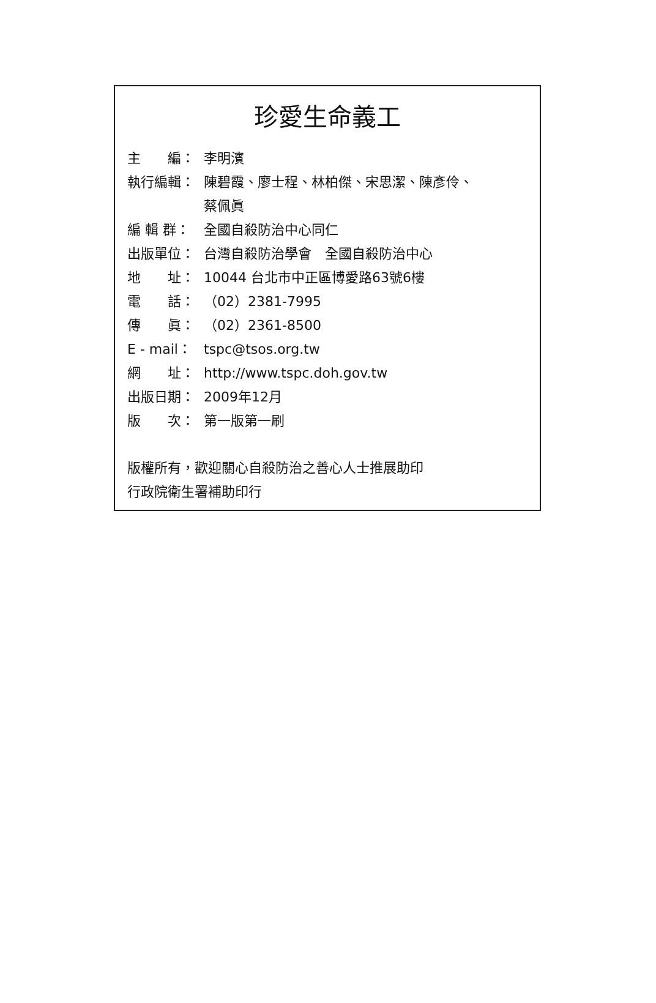珍愛生命義工
主　　編： 李明濱
執行編輯： 陳碧霞、廖士程、林柏傑、宋思潔、陳彥伶、
蔡佩眞
編 輯 群： 全國自殺防治中心同仁
出版單位： 台灣自殺防治學會　全國自殺防治中心
地　　址： 10044 台北市中正區博愛路63號6樓
電　　話： （02）2381-7995
傳　　眞： （02）2361-8500
E - mail： tspc@tsos.org.tw
網　　址： http://www.tspc.doh.gov.tw
出版日期： 2009年12月
版　　次： 第一版第一刷
版權所有，歡迎關心自殺防治之善心人士推展助印
行政院衛生署補助印行